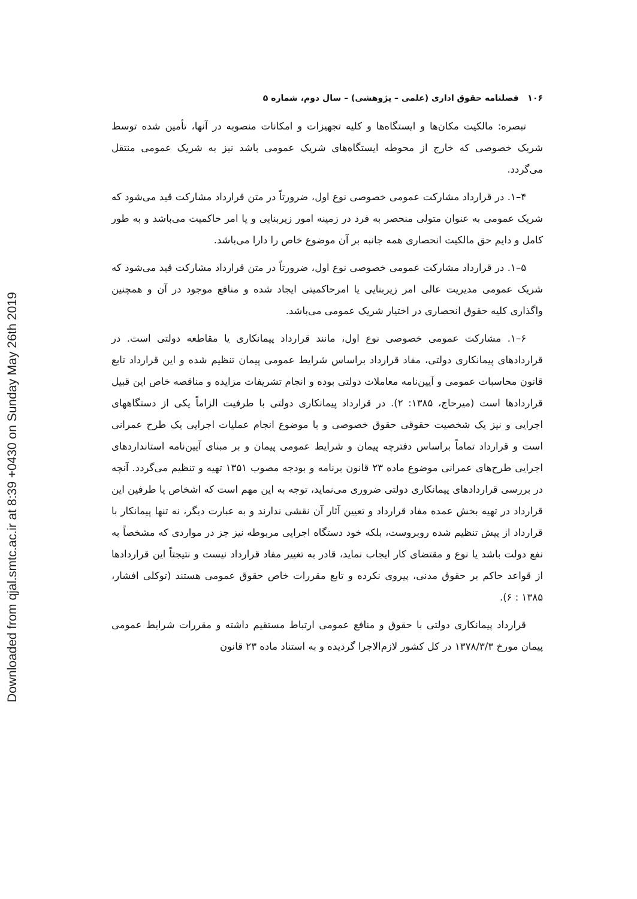Downloaded from qjal.smtc.ac.ir at 8:39 +0430 on Sunday May 26th 2019
۱۰۶ فصلنامه حقوق اداری (علمی – پژوهشی) – سال دوم، شماره ۵
تبصره: مالکیت مکان‌ها و ایستگاه‌ها و کلیه تجهیزات و امکانات منصوبه در آنها، تأمین شده توسط شریک خصوصی که خارج از محوطه ایستگاه‌های شریک عمومی باشد نیز به شریک عمومی منتقل می‌گردد.
۴–۱. در قرارداد مشارکت عمومی خصوصی نوع اول، ضرورتاً در متن قرارداد مشارکت قید می‌شود که شریک عمومی به عنوان متولی منحصر به فرد در زمینه امور زیربنایی و یا امر حاکمیت می‌باشد و به طور کامل و دایم حق مالکیت انحصاری همه جانبه بر آن موضوع خاص را دارا می‌باشد.
۵–۱. در قرارداد مشارکت عمومی خصوصی نوع اول، ضرورتاً در متن قرارداد مشارکت قید می‌شود که شریک عمومی مدیریت عالی امر زیربنایی یا امرحاکمیتی ایجاد شده و منافع موجود در آن و همچنین واگذاری کلیه حقوق انحصاری در اختیار شریک عمومی می‌باشد.
۶–۱. مشارکت عمومی خصوصی نوع اول، مانند قرارداد پیمانکاری یا مقاطعه دولتی است. در قراردادهای پیمانکاری دولتی، مفاد قرارداد براساس شرایط عمومی پیمان تنظیم شده و این قرارداد تابع قانون محاسبات عمومی و آیین‌نامه معاملات دولتی بوده و انجام تشریفات مزایده و مناقصه خاص این قبیل قراردادها است (میرحاج، ۱۳۸۵: ۲). در قرارداد پیمانکاری دولتی با طرفیت الزاماً یکی از دستگاههای اجرایی و نیز یک شخصیت حقوقی حقوق خصوصی و با موضوع انجام عملیات اجرایی یک طرح عمرانی است و قرارداد تماماً براساس دفترچه پیمان و شرایط عمومی پیمان و بر مبنای آیین‌نامه استانداردهای اجرایی طرح‌های عمرانی موضوع ماده ۲۳ قانون برنامه و بودجه مصوب ۱۳۵۱ تهیه و تنظیم می‌گردد. آنچه در بررسی قراردادهای پیمانکاری دولتی ضروری می‌نماید، توجه به این مهم است که اشخاص یا طرفین این قرارداد در تهیه بخش عمده مفاد قرارداد و تعیین آثار آن نقشی ندارند و به عبارت دیگر، نه تنها پیمانکار با قرارداد از پیش تنظیم شده روبروست، بلکه خود دستگاه اجرایی مربوطه نیز جز در مواردی که مشخصاً به نفع دولت باشد یا نوع و مقتضای کار ایجاب نماید، قادر به تغییر مفاد قرارداد نیست و نتیجتاً این قراردادها از قواعد حاکم بر حقوق مدنی، پیروی نکرده و تابع مقررات خاص حقوق عمومی هستند (توکلی افشار، ۱۳۸۵ : ۶).
قرارداد پیمانکاری دولتی با حقوق و منافع عمومی ارتباط مستقیم داشته و مقررات شرایط عمومی پیمان مورخ ۱۳۷۸/۳/۳ در کل کشور لازم‌الاجرا گردیده و به استناد ماده ۲۳ قانون